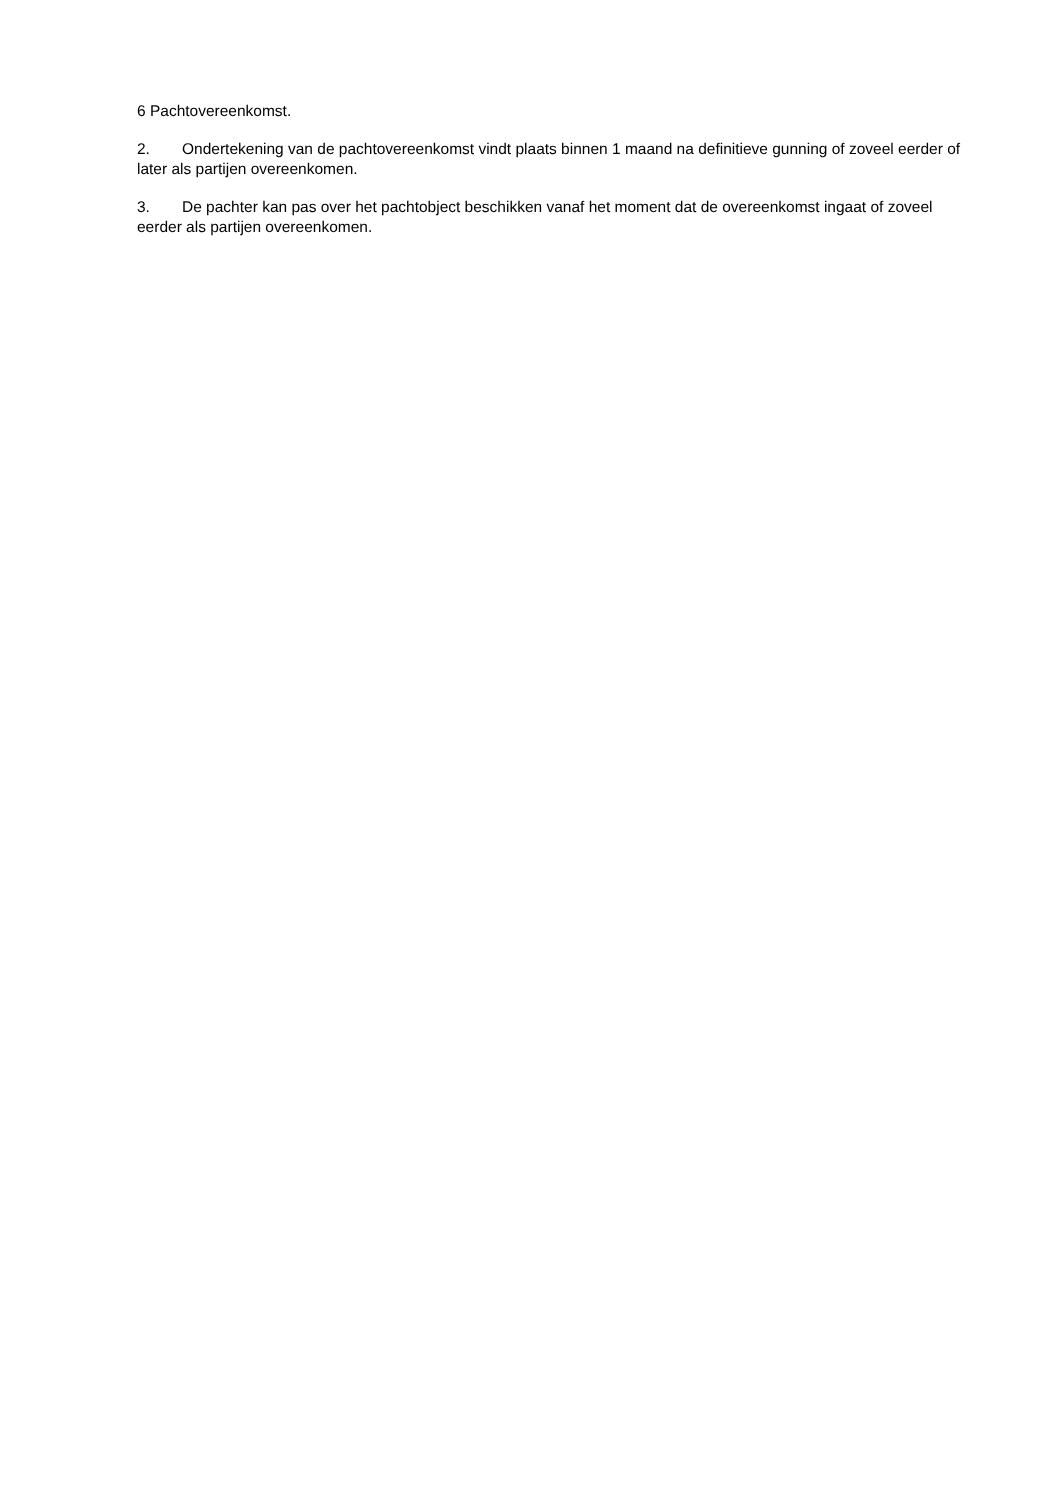6 Pachtovereenkomst.
2. Ondertekening van de pachtovereenkomst vindt plaats binnen 1 maand na definitieve gunning of zoveel eerder of later als partijen overeenkomen.
3. De pachter kan pas over het pachtobject beschikken vanaf het moment dat de overeenkomst ingaat of zoveel eerder als partijen overeenkomen.